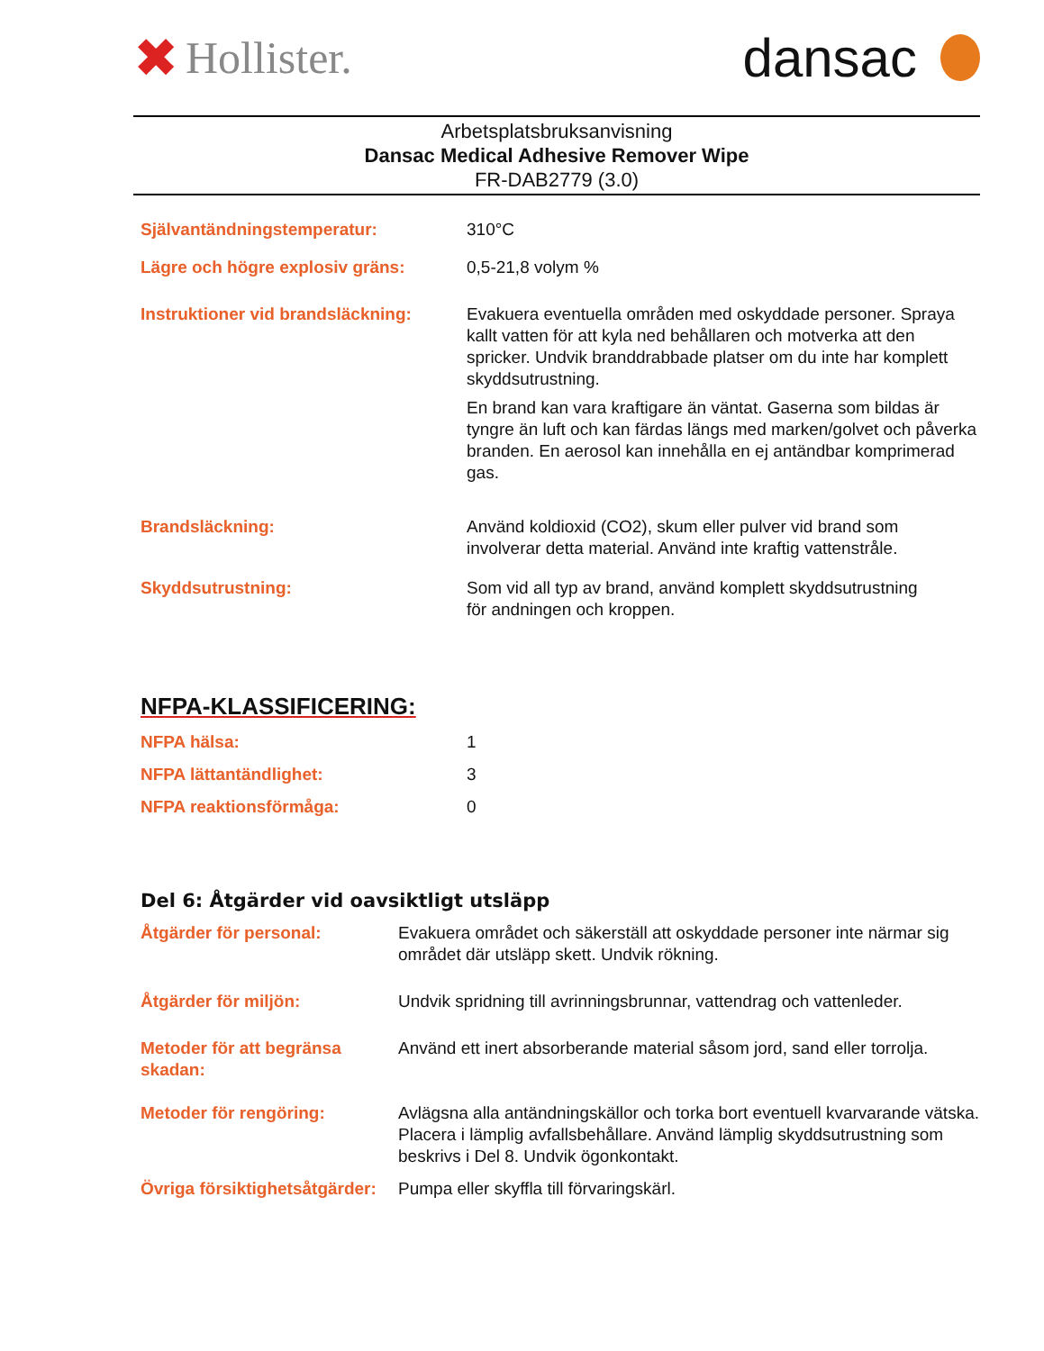✖ Hollister.
dansac
Arbetsplatsbruksanvisning
Dansac Medical Adhesive Remover Wipe
FR-DAB2779 (3.0)
Självantändningstemperatur: 310°C
Lägre och högre explosiv gräns: 0,5-21,8 volym %
Instruktioner vid brandsläckning:
Evakuera eventuella områden med oskyddade personer. Spraya kallt vatten för att kyla ned behållaren och motverka att den spricker. Undvik branddrabbade platser om du inte har komplett skyddsutrustning.
En brand kan vara kraftigare än väntat. Gaserna som bildas är tyngre än luft och kan färdas längs med marken/golvet och påverka branden. En aerosol kan innehålla en ej antändbar komprimerad gas.
Brandsläckning: Använd koldioxid (CO2), skum eller pulver vid brand som
involverar detta material. Använd inte kraftig vattenstråle.
Skyddsutrustning: Som vid all typ av brand, använd komplett skyddsutrustning
för andningen och kroppen.
NFPA-KLASSIFICERING:
NFPA hälsa: 1
NFPA lättantändlighet: 3
NFPA reaktionsförmåga: 0
Del 6: Åtgärder vid oavsiktligt utsläpp
Åtgärder för personal: Evakuera området och säkerställ att oskyddade personer inte närmar sig området där utsläpp skett. Undvik rökning.
Åtgärder för miljön: Undvik spridning till avrinningsbrunnar, vattendrag och vattenleder.
Metoder för att begränsa skadan:
Använd ett inert absorberande material såsom jord, sand eller torrolja.
Metoder för rengöring: Avlägsna alla antändningskällor och torka bort eventuell kvarvarande vätska. Placera i lämplig avfallsbehållare. Använd lämplig skyddsutrustning som beskrivs i Del 8. Undvik ögonkontakt.
Övriga försiktighetsåtgärder:
Pumpa eller skyffla till förvaringskärl.